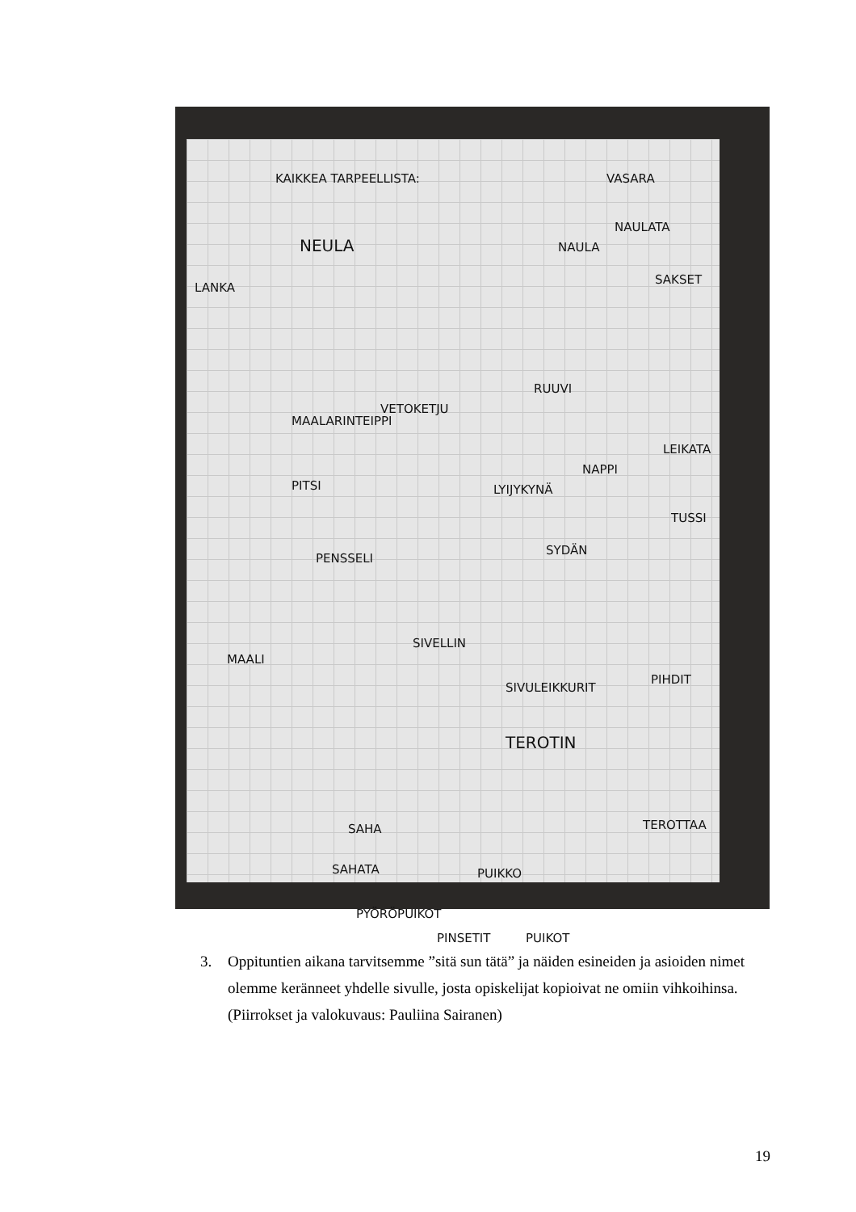KAIKKEA TARPEELLISTA: VASARA
NAULATA
NAULA NEULA
LANKA
SAKSET
RUUVI
VETOKETJU
MAALARINTEIPPI
LEIKATA
NAPPI
PITSI LYIJYKYNÄ
TUSSI
SYDÄN
PENSSELI
SIVELLIN
MAALI
SIVULEIKKURIT
PIHDIT
TEROTIN
SAHA TEROTTAA
SAHATA PUIKKO
PYÖRÖPUIKOT
PINSETIT PUIKOT
3. Oppituntien aikana tarvitsemme ”sitä sun tätä” ja näiden esineiden ja asioiden nimet olemme keränneet yhdelle sivulle, josta opiskelijat kopioivat ne omiin vihkoihinsa. (Piirrokset ja valokuvaus: Pauliina Sairanen)
19